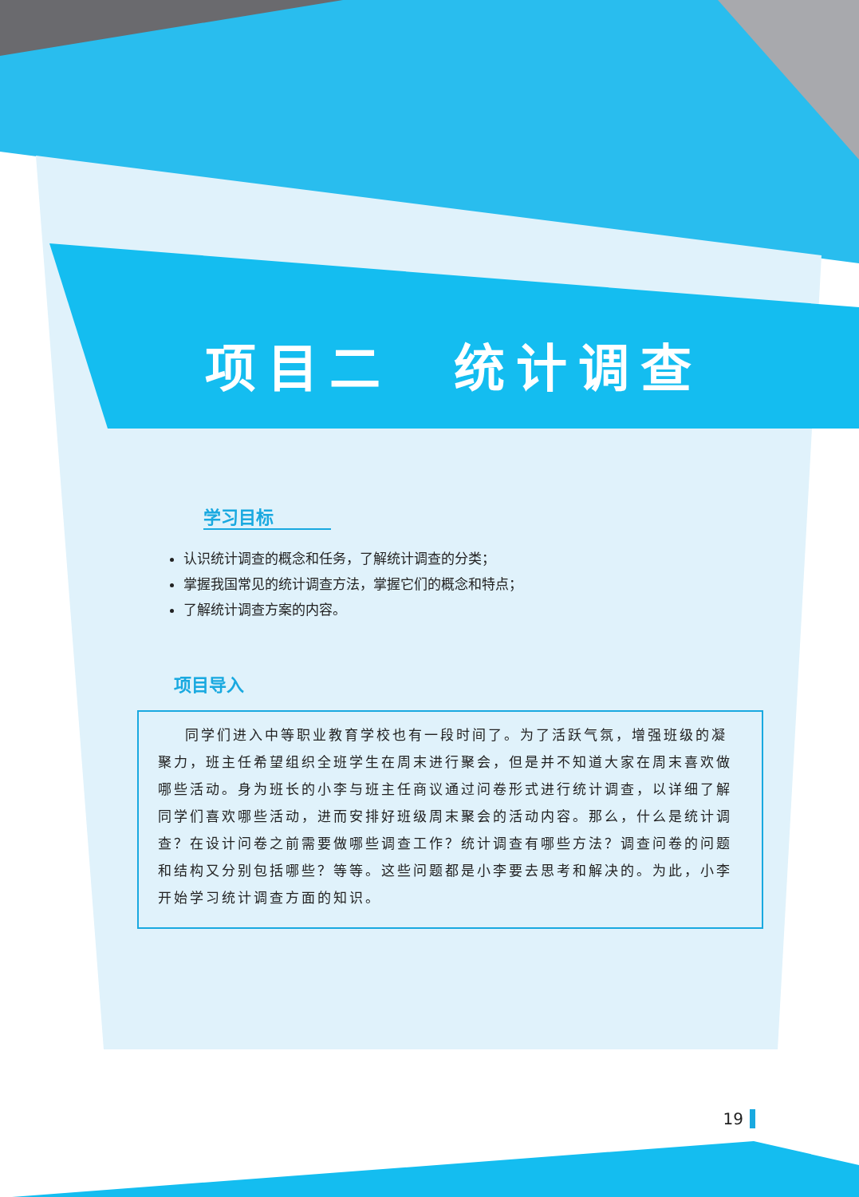项目二　统计调查
学习目标
认识统计调查的概念和任务，了解统计调查的分类；
掌握我国常见的统计调查方法，掌握它们的概念和特点；
了解统计调查方案的内容。
项目导入
同学们进入中等职业教育学校也有一段时间了。为了活跃气氛，增强班级的凝聚力，班主任希望组织全班学生在周末进行聚会，但是并不知道大家在周末喜欢做哪些活动。身为班长的小李与班主任商议通过问卷形式进行统计调查，以详细了解同学们喜欢哪些活动，进而安排好班级周末聚会的活动内容。那么，什么是统计调查？在设计问卷之前需要做哪些调查工作？统计调查有哪些方法？调查问卷的问题和结构又分别包括哪些？等等。这些问题都是小李要去思考和解决的。为此，小李开始学习统计调查方面的知识。
19